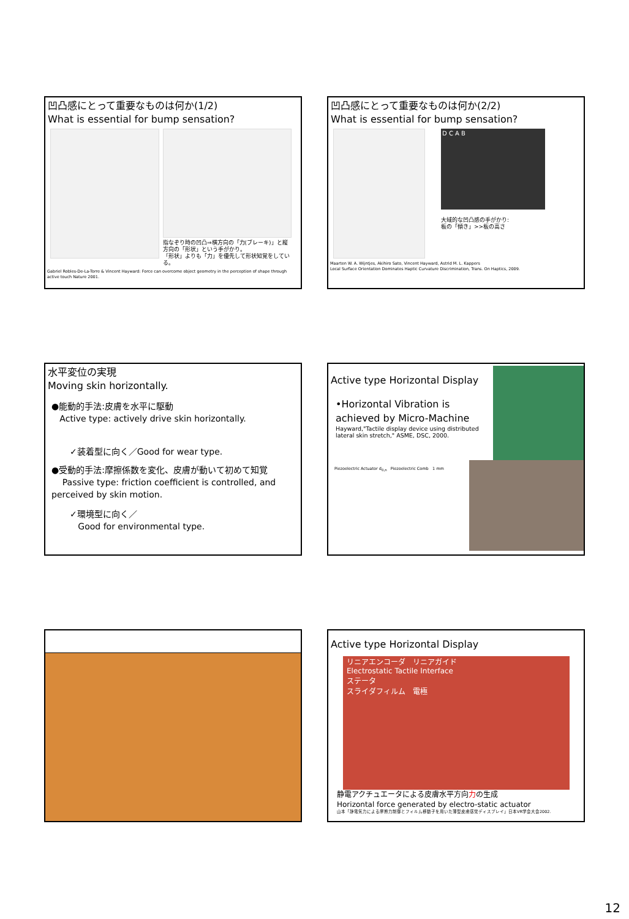凹凸感にとって重要なものは何か(1/2)
What is essential for bump sensation?
指なぞり時の凹凸⇒横方向の「力(ブレーキ)」と縦方向の「形状」という手がかり。
「形状」よりも「力」を優先して形状知覚をしている。
Gabriel Robles-De-La-Torre & Vincent Hayward: Force can overcome object geometry in the perception of shape through active touch Nature 2001.
凹凸感にとって重要なものは何か(2/2)
What is essential for bump sensation?
D C A B
大域的な凹凸感の手がかり:
板の「傾き」>>板の高さ
Maarten W. A. Wijntjes, Akihiro Sato, Vincent Hayward, Astrid M. L. Kappers
Local Surface Orientation Dominates Haptic Curvature Discrimination, Trans. On Haptics, 2009.
水平変位の実現
Moving skin horizontally.
●能動的手法:皮膚を水平に駆動
Active type: actively drive skin horizontally.
✓装着型に向く／Good for wear type.
●受動的手法:摩擦係数を変化、皮膚が動いて初めて知覚
Passive type: friction coefficient is controlled, and perceived by skin motion.
✓環境型に向く／
Good for environmental type.
Active type Horizontal Display
•Horizontal Vibration is achieved by Micro-Machine
Hayward,"Tactile display device using distributed lateral skin stretch," ASME, DSC, 2000.
Piezoelectric Actuator d<sub>0,n</sub> Piezoelectric Comb 1 mm
Active type Horizontal Display
リニアエンコーダ　リニアガイド
Electrostatic Tactile Interface
ステータ
スライダフィルム　電極
静電アクチュエータによる皮膚水平方向力の生成
Horizontal force generated by electro-static actuator
山本「静電気力による摩擦力制御とフィルム移動子を用いた薄型皮膚感覚ディスプレイ」日本VR学会大会2002.
12